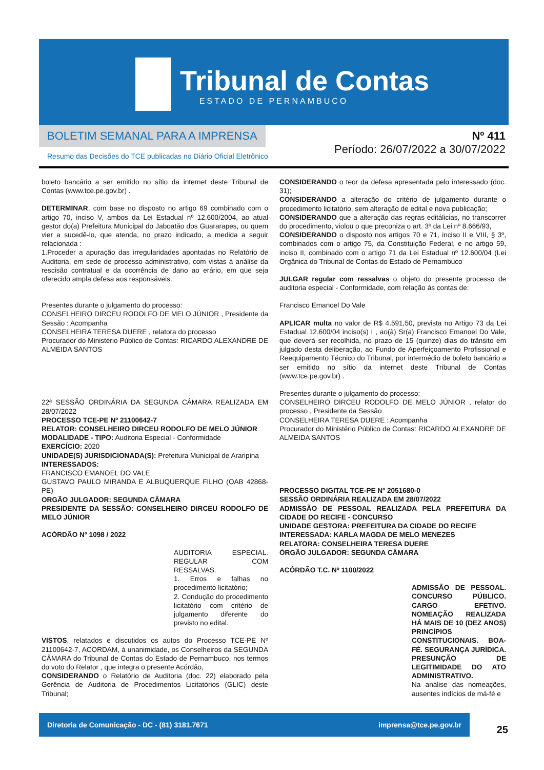Tribunal de Contas
ESTADO DE PERNAMBUCO
BOLETIM SEMANAL PARA A IMPRENSA
Resumo das Decisões do TCE publicadas no Diário Oficial Eletrônico
Nº 411
Período: 26/07/2022 a 30/07/2022
boleto bancário a ser emitido no sítio da internet deste Tribunal de Contas (www.tce.pe.gov.br) .
DETERMINAR, com base no disposto no artigo 69 combinado com o artigo 70, inciso V, ambos da Lei Estadual nº 12.600/2004, ao atual gestor do(a) Prefeitura Municipal do Jaboatão dos Guararapes, ou quem vier a sucedê-lo, que atenda, no prazo indicado, a medida a seguir relacionada :
1.Proceder a apuração das irregularidades apontadas no Relatório de Auditoria, em sede de processo administrativo, com vistas à análise da rescisão contratual e da ocorrência de dano ao erário, em que seja oferecido ampla defesa aos responsáveis.
Presentes durante o julgamento do processo:
CONSELHEIRO DIRCEU RODOLFO DE MELO JÚNIOR , Presidente da Sessão : Acompanha
CONSELHEIRA TERESA DUERE , relatora do processo
Procurador do Ministério Público de Contas: RICARDO ALEXANDRE DE ALMEIDA SANTOS
22ª SESSÃO ORDINÁRIA DA SEGUNDA CÂMARA REALIZADA EM 28/07/2022
PROCESSO TCE-PE Nº 21100642-7
RELATOR: CONSELHEIRO DIRCEU RODOLFO DE MELO JÚNIOR
MODALIDADE - TIPO: Auditoria Especial - Conformidade
EXERCÍCIO: 2020
UNIDADE(S) JURISDICIONADA(S): Prefeitura Municipal de Araripina
INTERESSADOS:
FRANCISCO EMANOEL DO VALE
GUSTAVO PAULO MIRANDA E ALBUQUERQUE FILHO (OAB 42868-PE)
ORGÃO JULGADOR: SEGUNDA CÂMARA
PRESIDENTE DA SESSÃO: CONSELHEIRO DIRCEU RODOLFO DE MELO JÚNIOR
ACÓRDÃO Nº 1098 / 2022
AUDITORIA ESPECIAL. REGULAR COM RESSALVAS.
1. Erros e falhas no procedimento licitatório;
2. Condução do procedimento licitatório com critério de julgamento diferente do previsto no edital.
VISTOS, relatados e discutidos os autos do Processo TCE-PE Nº 21100642-7, ACORDAM, à unanimidade, os Conselheiros da SEGUNDA CÂMARA do Tribunal de Contas do Estado de Pernambuco, nos termos do voto do Relator , que integra o presente Acórdão,
CONSIDERANDO o Relatório de Auditoria (doc. 22) elaborado pela Gerência de Auditoria de Procedimentos Licitatórios (GLIC) deste Tribunal;
CONSIDERANDO o teor da defesa apresentada pelo interessado (doc. 31);
CONSIDERANDO a alteração do critério de julgamento durante o procedimento licitatório, sem alteração de edital e nova publicação;
CONSIDERANDO que a alteração das regras editálicias, no transcorrer do procedimento, violou o que preconiza o art. 3º da Lei nº 8.666/93,
CONSIDERANDO o disposto nos artigos 70 e 71, inciso II e VIII, § 3º, combinados com o artigo 75, da Constituição Federal, e no artigo 59, inciso II, combinado com o artigo 71 da Lei Estadual nº 12.600/04 (Lei Orgânica do Tribunal de Contas do Estado de Pernambuco
JULGAR regular com ressalvas o objeto do presente processo de auditoria especial - Conformidade, com relação às contas de:
Francisco Emanoel Do Vale
APLICAR multa no valor de R$ 4.591,50, prevista no Artigo 73 da Lei Estadual 12.600/04 inciso(s) I , ao(à) Sr(a) Francisco Emanoel Do Vale, que deverá ser recolhida, no prazo de 15 (quinze) dias do trânsito em julgado desta deliberação, ao Fundo de Aperfeiçoamento Profissional e Reequipamento Técnico do Tribunal, por intermédio de boleto bancário a ser emitido no sítio da internet deste Tribunal de Contas (www.tce.pe.gov.br) .
Presentes durante o julgamento do processo:
CONSELHEIRO DIRCEU RODOLFO DE MELO JÚNIOR , relator do processo , Presidente da Sessão
CONSELHEIRA TERESA DUERE : Acompanha
Procurador do Ministério Público de Contas: RICARDO ALEXANDRE DE ALMEIDA SANTOS
PROCESSO DIGITAL TCE-PE Nº 2051680-0
SESSÃO ORDINÁRIA REALIZADA EM 28/07/2022
ADMISSÃO DE PESSOAL REALIZADA PELA PREFEITURA DA CIDADE DO RECIFE - CONCURSO
UNIDADE GESTORA: PREFEITURA DA CIDADE DO RECIFE
INTERESSADA: KARLA MAGDA DE MELO MENEZES
RELATORA: CONSELHEIRA TERESA DUERE
ÓRGÃO JULGADOR: SEGUNDA CÂMARA
ACÓRDÃO T.C. Nº 1100/2022
ADMISSÃO DE PESSOAL. CONCURSO PÚBLICO. CARGO EFETIVO. NOMEAÇÃO REALIZADA HÁ MAIS DE 10 (DEZ ANOS) PRINCÍPIOS CONSTITUCIONAIS. BOA-FÉ. SEGURANÇA JURÍDICA. PRESUNÇÃO DE LEGITIMIDADE DO ATO ADMINISTRATIVO.
Na análise das nomeações, ausentes indícios de má-fé e
Diretoria de Comunicação - DC - (81) 3181.7671 imprensa@tce.pe.gov.br
25